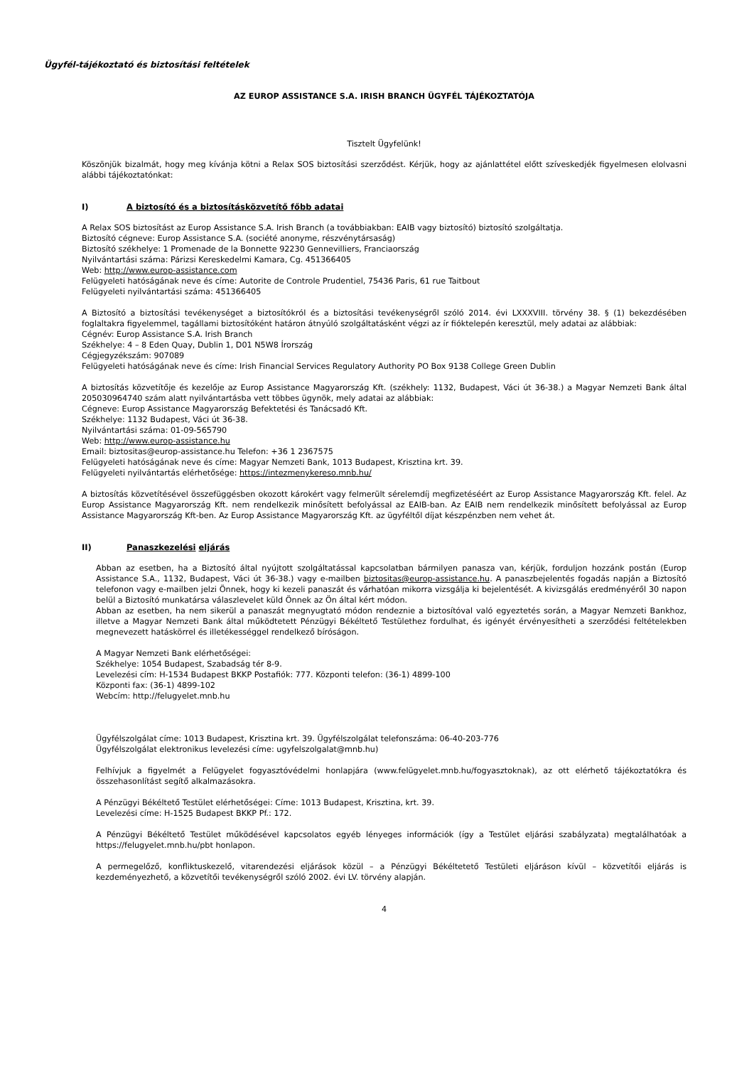Ügyfél-tájékoztató és biztosítási feltételek
AZ EUROP ASSISTANCE S.A. IRISH BRANCH ÜGYFÉL TÁJÉKOZTATÓJA
Tisztelt Ügyfelünk!
Köszönjük bizalmát, hogy meg kívánja kötni a Relax SOS biztosítási szerződést. Kérjük, hogy az ajánlattétel előtt szíveskedjék figyelmesen elolvasni alábbi tájékoztatónkat:
I) A biztosító és a biztosításközvetítő főbb adatai
A Relax SOS biztosítást az Europ Assistance S.A. Irish Branch (a továbbiakban: EAIB vagy biztosító) biztosító szolgáltatja.
Biztosító cégneve: Europ Assistance S.A. (société anonyme, részvénytársaság)
Biztosító székhelye: 1 Promenade de la Bonnette 92230 Gennevilliers, Franciaország
Nyilvántartási száma: Párizsi Kereskedelmi Kamara, Cg. 451366405
Web: http://www.europ-assistance.com
Felügyeleti hatóságának neve és címe: Autorite de Controle Prudentiel, 75436 Paris, 61 rue Taitbout
Felügyeleti nyilvántartási száma: 451366405
A Biztosító a biztosítási tevékenységet a biztosítókról és a biztosítási tevékenységről szóló 2014. évi LXXXVIII. törvény 38. § (1) bekezdésében foglaltakra figyelemmel, tagállami biztosítóként határon átnyúló szolgáltatásként végzi az ír fióktelepén keresztül, mely adatai az alábbiak:
Cégnév: Europ Assistance S.A. Irish Branch
Székhelye: 4 – 8 Eden Quay, Dublin 1, D01 N5W8 Írország
Cégjegyzékszám: 907089
Felügyeleti hatóságának neve és címe: Irish Financial Services Regulatory Authority PO Box 9138 College Green Dublin
A biztosítás közvetítője és kezelője az Europ Assistance Magyarország Kft. (székhely: 1132, Budapest, Váci út 36-38.) a Magyar Nemzeti Bank által 205030964740 szám alatt nyilvántartásba vett többes ügynök, mely adatai az alábbiak:
Cégneve: Europ Assistance Magyarország Befektetési és Tanácsadó Kft.
Székhelye: 1132 Budapest, Váci út 36-38.
Nyilvántartási száma: 01-09-565790
Web: http://www.europ-assistance.hu
Email: biztositas@europ-assistance.hu Telefon: +36 1 2367575
Felügyeleti hatóságának neve és címe: Magyar Nemzeti Bank, 1013 Budapest, Krisztina krt. 39.
Felügyeleti nyilvántartás elérhetősége: https://intezmenykereso.mnb.hu/
A biztosítás közvetítésével összefüggésben okozott károkért vagy felmerült sérelemdíj megfizetéséért az Europ Assistance Magyarország Kft. felel. Az Europ Assistance Magyarország Kft. nem rendelkezik minősített befolyással az EAIB-ban. Az EAIB nem rendelkezik minősített befolyással az Europ Assistance Magyarország Kft-ben. Az Europ Assistance Magyarország Kft. az ügyféltől díjat készpénzben nem vehet át.
II) Panaszkezelési eljárás
Abban az esetben, ha a Biztosító által nyújtott szolgáltatással kapcsolatban bármilyen panasza van, kérjük, forduljon hozzánk postán (Europ Assistance S.A., 1132, Budapest, Váci út 36-38.) vagy e-mailben biztositas@europ-assistance.hu. A panaszbejelentés fogadás napján a Biztosító telefonon vagy e-mailben jelzi Önnek, hogy ki kezeli panaszát és várhatóan mikorra vizsgálja ki bejelentését. A kivizsgálás eredményéről 30 napon belül a Biztosító munkatársa válaszlevelet küld Önnek az Ön által kért módon.
Abban az esetben, ha nem sikerül a panaszát megnyugtató módon rendeznie a biztosítóval való egyeztetés során, a Magyar Nemzeti Bankhoz, illetve a Magyar Nemzeti Bank által működtetett Pénzügyi Békéltető Testülethez fordulhat, és igényét érvényesítheti a szerződési feltételekben megnevezett hatáskörrel és illetékességgel rendelkező bíróságon.
A Magyar Nemzeti Bank elérhetőségei:
Székhelye: 1054 Budapest, Szabadság tér 8-9.
Levelezési cím: H-1534 Budapest BKKP Postafiók: 777. Központi telefon: (36-1) 4899-100
Központi fax: (36-1) 4899-102
Webcím: http://felugyelet.mnb.hu
Ügyfélszolgálat címe: 1013 Budapest, Krisztina krt. 39. Ügyfélszolgálat telefonszáma: 06-40-203-776
Ügyfélszolgálat elektronikus levelezési címe: ugyfelszolgalat@mnb.hu)
Felhívjuk a figyelmét a Felügyelet fogyasztóvédelmi honlapjára (www.felügyelet.mnb.hu/fogyasztoknak), az ott elérhető tájékoztatókra és összehasonlítást segítő alkalmazásokra.
A Pénzügyi Békéltető Testület elérhetőségei: Címe: 1013 Budapest, Krisztina, krt. 39.
Levelezési címe: H-1525 Budapest BKKP Pf.: 172.
A Pénzügyi Békéltető Testület működésével kapcsolatos egyéb lényeges információk (így a Testület eljárási szabályzata) megtalálhatóak a https://felugyelet.mnb.hu/pbt honlapon.
A permegelőző, konfliktuskezelő, vitarendezési eljárások közül – a Pénzügyi Békéltetető Testületi eljáráson kívül – közvetítői eljárás is kezdeményezhető, a közvetítői tevékenységről szóló 2002. évi LV. törvény alapján.
4